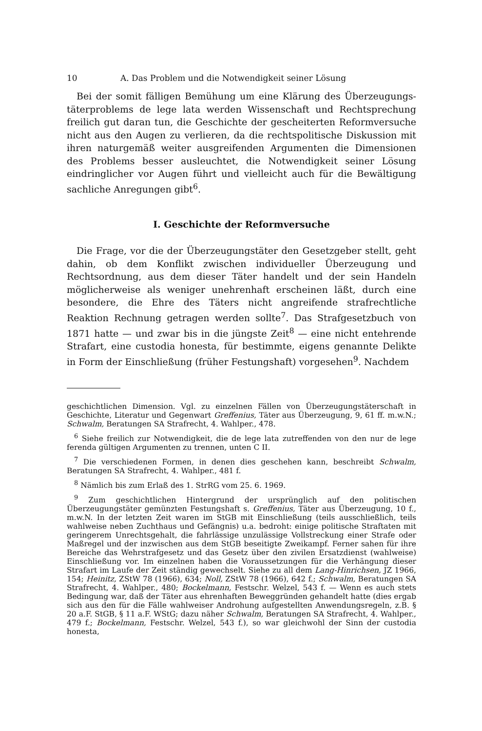10 A. Das Problem und die Notwendigkeit seiner Lösung
Bei der somit fälligen Bemühung um eine Klärung des Überzeugungs­täterproblems de lege lata werden Wissenschaft und Rechtsprechung freilich gut daran tun, die Geschichte der gescheiterten Reformversuche nicht aus den Augen zu verlieren, da die rechtspolitische Diskussion mit ihren naturgemäß weiter ausgreifenden Argumenten die Dimensio­nen des Problems besser ausleuchtet, die Notwendigkeit seiner Lösung eindringlicher vor Augen führt und vielleicht auch für die Bewältigung sachliche Anregungen gibt<sup>6</sup>.
I. Geschichte der Reformversuche
Die Frage, vor die der Überzeugungstäter den Gesetzgeber stellt, geht dahin, ob dem Konflikt zwischen individueller Überzeugung und Rechtsordnung, aus dem dieser Täter handelt und der sein Handeln möglicherweise als weniger unehrenhaft erscheinen läßt, durch eine besondere, die Ehre des Täters nicht angreifende strafrechtliche Reaktion Rechnung getragen werden sollte<sup>7</sup>. Das Strafgesetzbuch von 1871 hatte — und zwar bis in die jüngste Zeit<sup>8</sup> — eine nicht entehrende Strafart, eine custodia honesta, für bestimmte, eigens genannte Delikte in Form der Einschließung (früher Festungshaft) vorgesehen<sup>9</sup>. Nachdem
geschichtlichen Dimension. Vgl. zu einzelnen Fällen von Überzeugungs­täterschaft in Geschichte, Literatur und Gegenwart Greffenius, Täter aus Überzeugung, 9, 61 ff. m.w.N.; Schwalm, Beratungen SA Strafrecht, 4. Wahlper., 478.
<sup>6</sup> Siehe freilich zur Notwendigkeit, die de lege lata zutreffenden von den nur de lege ferenda gültigen Argumenten zu trennen, unten C II.
<sup>7</sup> Die verschiedenen Formen, in denen dies geschehen kann, beschreibt Schwalm, Beratungen SA Strafrecht, 4. Wahlper., 481 f.
<sup>8</sup> Nämlich bis zum Erlaß des 1. StrRG vom 25. 6. 1969.
<sup>9</sup> Zum geschichtlichen Hintergrund der ursprünglich auf den politischen Überzeugungstäter gemünzten Festungshaft s. Greffenius, Täter aus Über­zeugung, 10 f., m.w.N. In der letzten Zeit waren im StGB mit Einschließung (teils ausschließlich, teils wahlweise neben Zuchthaus und Gefängnis) u.a. bedroht: einige politische Straftaten mit geringerem Unrechtsgehalt, die fahrlässige unzulässige Vollstreckung einer Strafe oder Maßregel und der inzwischen aus dem StGB beseitigte Zweikampf. Ferner sahen für ihre Bereiche das Wehrstrafgesetz und das Gesetz über den zivilen Ersatzdienst (wahlweise) Einschließung vor. Im einzelnen haben die Voraussetzungen für die Verhängung dieser Strafart im Laufe der Zeit ständig gewechselt. Siehe zu all dem Lang-Hinrichsen, JZ 1966, 154; Heinitz, ZStW 78 (1966), 634; Noll, ZStW 78 (1966), 642 f.; Schwalm, Beratungen SA Strafrecht, 4. Wahlper., 480; Bockelmann, Festschr. Welzel, 543 f. — Wenn es auch stets Bedingung war, daß der Täter aus ehrenhaften Beweggründen gehandelt hatte (dies ergab sich aus den für die Fälle wahlweiser Androhung auf­gestellten Anwendungsregeln, z.B. § 20 a.F. StGB, § 11 a.F. WStG; dazu näher Schwalm, Beratungen SA Strafrecht, 4. Wahlper., 479 f.; Bockelmann, Festschr. Welzel, 543 f.), so war gleichwohl der Sinn der custodia honesta,